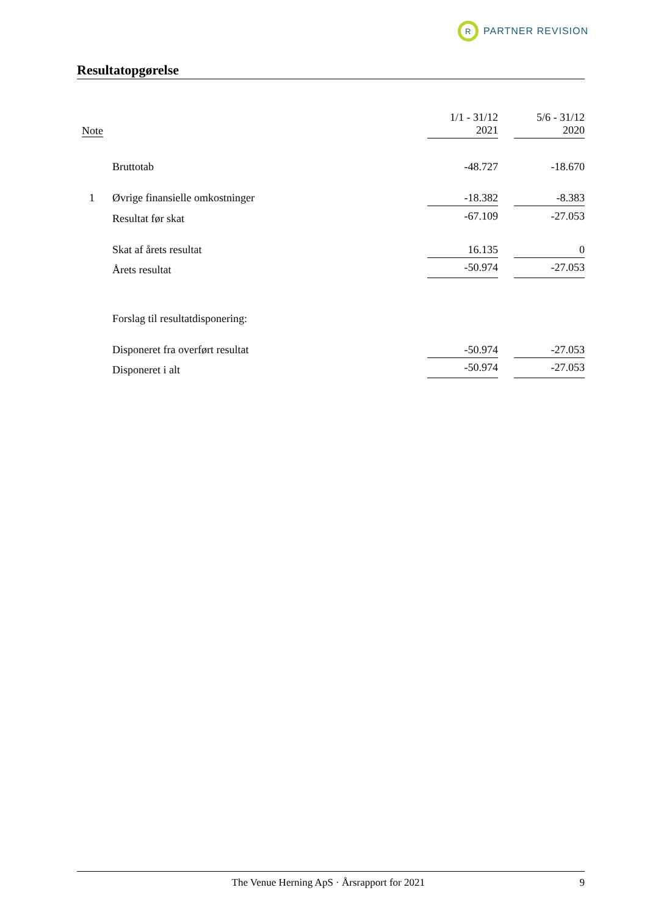R PARTNER REVISION
Resultatopgørelse
| Note | | 1/1 - 31/12 2021 | | 5/6 - 31/12 2020 |
| --- | --- | --- | --- | --- |
| | Bruttotab | -48.727 | | -18.670 |
| 1 | Øvrige finansielle omkostninger | -18.382 | | -8.383 |
| | Resultat før skat | -67.109 | | -27.053 |
| | Skat af årets resultat | 16.135 | | 0 |
| | Årets resultat | -50.974 | | -27.053 |
| | Forslag til resultatdisponering: | | | |
| | Disponeret fra overført resultat | -50.974 | | -27.053 |
| | Disponeret i alt | -50.974 | | -27.053 |
The Venue Herning ApS · Årsrapport for 2021 9